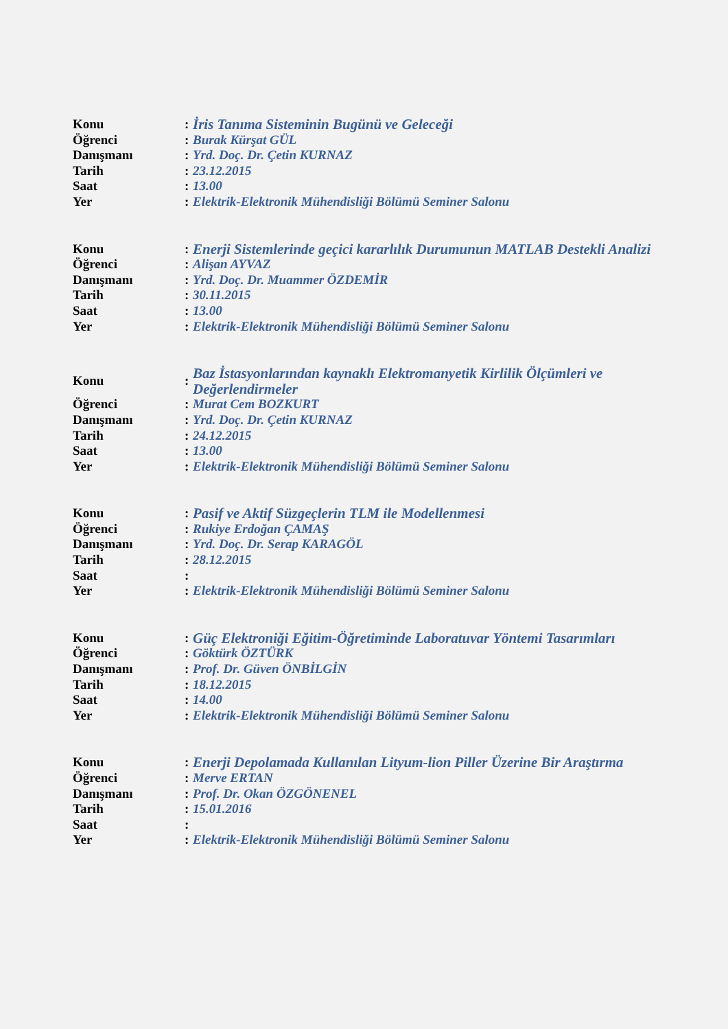| Konu | : | İris Tanıma Sisteminin Bugünü ve Geleceği |
| Öğrenci | : | Burak Kürşat GÜL |
| Danışmanı | : | Yrd. Doç. Dr. Çetin KURNAZ |
| Tarih | : | 23.12.2015 |
| Saat | : | 13.00 |
| Yer | : | Elektrik-Elektronik Mühendisliği Bölümü Seminer Salonu |
| Konu | : | Enerji Sistemlerinde geçici kararlılık Durumunun MATLAB Destekli Analizi |
| Öğrenci | : | Alişan AYVAZ |
| Danışmanı | : | Yrd. Doç. Dr. Muammer ÖZDEMİR |
| Tarih | : | 30.11.2015 |
| Saat | : | 13.00 |
| Yer | : | Elektrik-Elektronik Mühendisliği Bölümü Seminer Salonu |
| Konu | : | Baz İstasyonlarından kaynaklı Elektromanyetik Kirlilik Ölçümleri ve Değerlendirmeler |
| Öğrenci | : | Murat Cem BOZKURT |
| Danışmanı | : | Yrd. Doç. Dr. Çetin KURNAZ |
| Tarih | : | 24.12.2015 |
| Saat | : | 13.00 |
| Yer | : | Elektrik-Elektronik Mühendisliği Bölümü Seminer Salonu |
| Konu | : | Pasif ve Aktif Süzgeçlerin TLM ile Modellenmesi |
| Öğrenci | : | Rukiye Erdoğan ÇAMAŞ |
| Danışmanı | : | Yrd. Doç. Dr. Serap KARAGÖL |
| Tarih | : | 28.12.2015 |
| Saat | : | |
| Yer | : | Elektrik-Elektronik Mühendisliği Bölümü Seminer Salonu |
| Konu | : | Güç Elektroniği Eğitim-Öğretiminde Laboratuvar Yöntemi Tasarımları |
| Öğrenci | : | Göktürk ÖZTÜRK |
| Danışmanı | : | Prof. Dr. Güven ÖNBİLGİN |
| Tarih | : | 18.12.2015 |
| Saat | : | 14.00 |
| Yer | : | Elektrik-Elektronik Mühendisliği Bölümü Seminer Salonu |
| Konu | : | Enerji Depolamada Kullanılan Lityum-lion Piller Üzerine Bir Araştırma |
| Öğrenci | : | Merve ERTAN |
| Danışmanı | : | Prof. Dr. Okan ÖZGÖNENEL |
| Tarih | : | 15.01.2016 |
| Saat | : | |
| Yer | : | Elektrik-Elektronik Mühendisliği Bölümü Seminer Salonu |